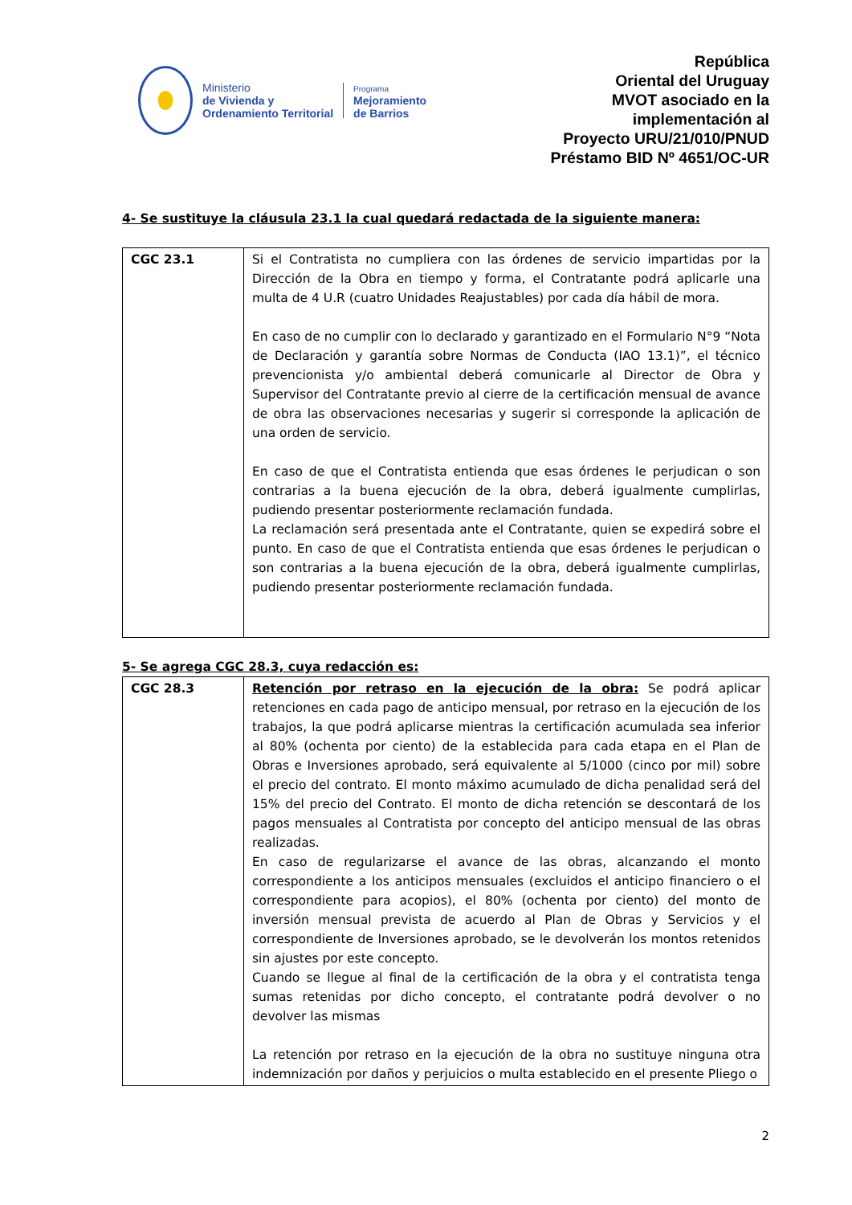Ministerio
de Vivienda y
Ordenamiento Territorial
Programa
Mejoramiento
de Barrios
República
Oriental del Uruguay
MVOT asociado en la
implementación al
Proyecto URU/21/010/PNUD
Préstamo BID Nº 4651/OC-UR
4- Se sustituye la cláusula 23.1 la cual quedará redactada de la siguiente manera:
| CGC 23.1 | Si el Contratista no cumpliera con las órdenes de servicio impartidas por la Dirección de la Obra en tiempo y forma, el Contratante podrá aplicarle una multa de 4 U.R (cuatro Unidades Reajustables) por cada día hábil de mora. En caso de no cumplir con lo declarado y garantizado en el Formulario N°9 “Nota de Declaración y garantía sobre Normas de Conducta (IAO 13.1)”, el técnico prevencionista y/o ambiental deberá comunicarle al Director de Obra y Supervisor del Contratante previo al cierre de la certificación mensual de avance de obra las observaciones necesarias y sugerir si corresponde la aplicación de una orden de servicio. En caso de que el Contratista entienda que esas órdenes le perjudican o son contrarias a la buena ejecución de la obra, deberá igualmente cumplirlas, pudiendo presentar posteriormente reclamación fundada. La reclamación será presentada ante el Contratante, quien se expedirá sobre el punto. En caso de que el Contratista entienda que esas órdenes le perjudican o son contrarias a la buena ejecución de la obra, deberá igualmente cumplirlas, pudiendo presentar posteriormente reclamación fundada. |
5- Se agrega CGC 28.3, cuya redacción es:
| CGC 28.3 | Retención por retraso en la ejecución de la obra: Se podrá aplicar retenciones en cada pago de anticipo mensual, por retraso en la ejecución de los trabajos, la que podrá aplicarse mientras la certificación acumulada sea inferior al 80% (ochenta por ciento) de la establecida para cada etapa en el Plan de Obras e Inversiones aprobado, será equivalente al 5/1000 (cinco por mil) sobre el precio del contrato. El monto máximo acumulado de dicha penalidad será del 15% del precio del Contrato. El monto de dicha retención se descontará de los pagos mensuales al Contratista por concepto del anticipo mensual de las obras realizadas. En caso de regularizarse el avance de las obras, alcanzando el monto correspondiente a los anticipos mensuales (excluidos el anticipo financiero o el correspondiente para acopios), el 80% (ochenta por ciento) del monto de inversión mensual prevista de acuerdo al Plan de Obras y Servicios y el correspondiente de Inversiones aprobado, se le devolverán los montos retenidos sin ajustes por este concepto. Cuando se llegue al final de la certificación de la obra y el contratista tenga sumas retenidas por dicho concepto, el contratante podrá devolver o no devolver las mismas La retención por retraso en la ejecución de la obra no sustituye ninguna otra indemnización por daños y perjuicios o multa establecido en el presente Pliego o |
2